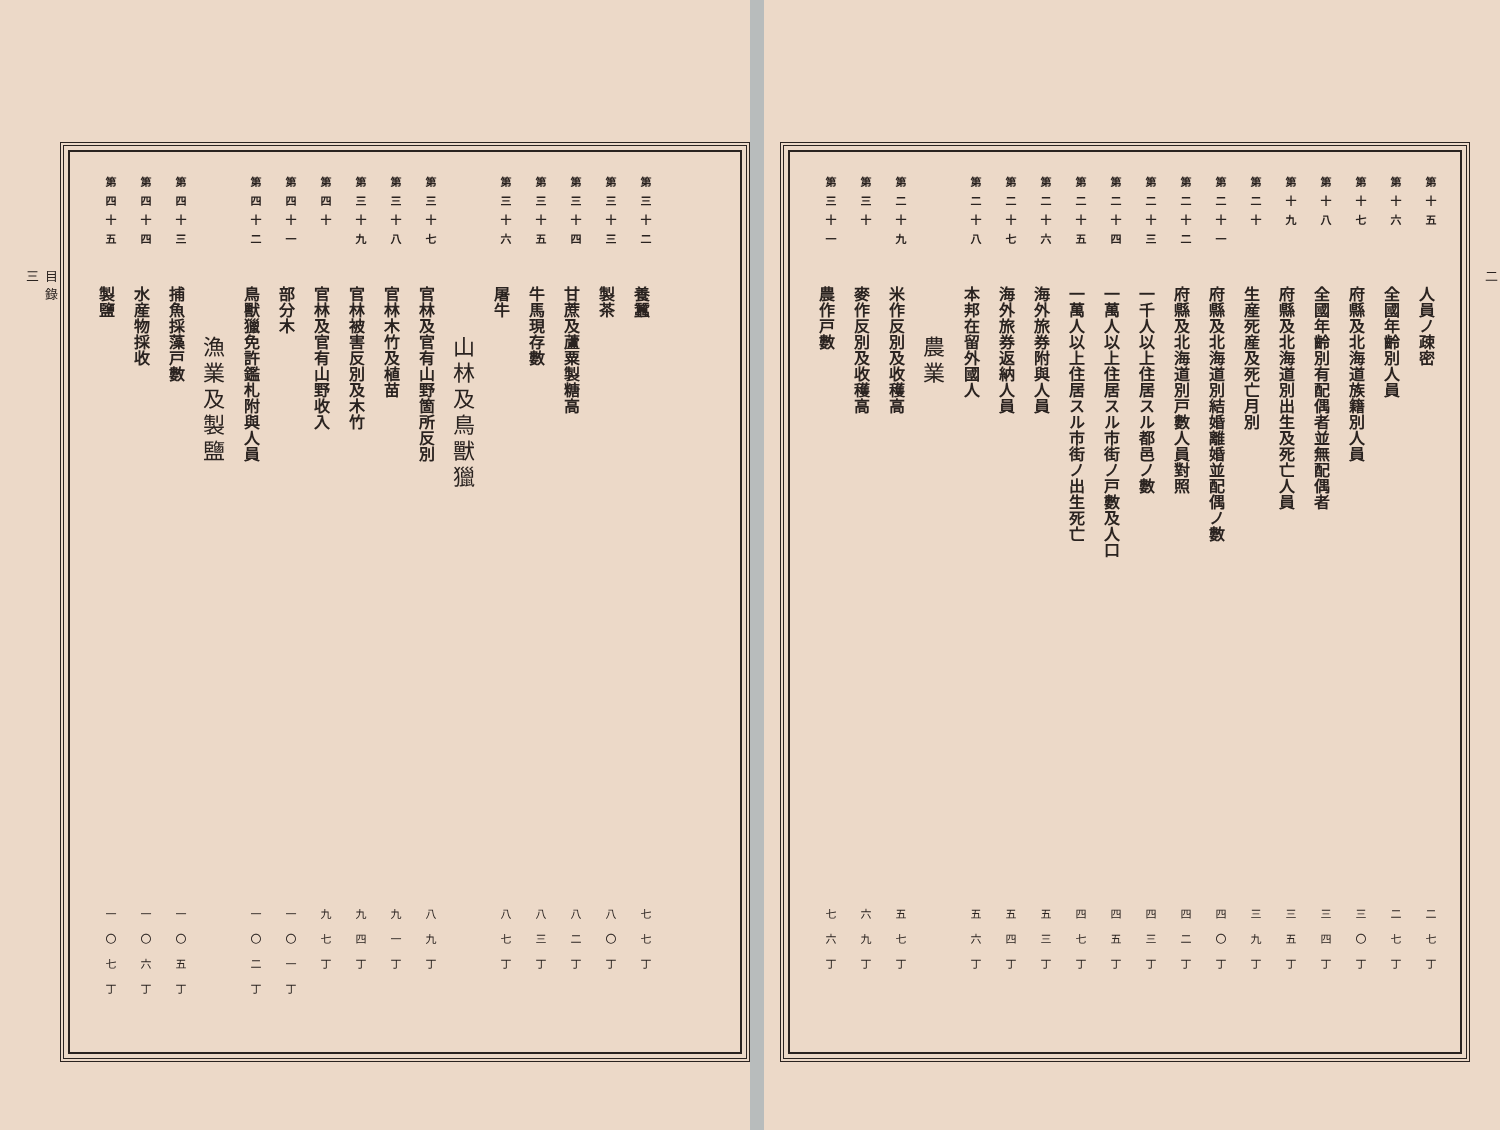二
第十五 人員ノ疎密 二七丁
第十六 全國年齡別人員 二七丁
第十七 府縣及北海道族籍別人員 三〇丁
第十八 全國年齡別有配偶者並無配偶者 三四丁
第十九 府縣及北海道別出生及死亡人員 三五丁
第二十 生産死産及死亡月別 三九丁
第二十一 府縣及北海道別結婚離婚並配偶ノ數 四〇丁
第二十二 府縣及北海道別戸數人員對照 四二丁
第二十三 一千人以上住居スル都邑ノ數 四三丁
第二十四 一萬人以上住居スル市街ノ戸數及人口 四五丁
第二十五 一萬人以上住居スル市街ノ出生死亡 四七丁
第二十六 海外旅券附與人員 五三丁
第二十七 海外旅券返納人員 五四丁
第二十八 本邦在留外國人 五六丁
農業
第二十九 米作反別及收穫高 五七丁
第三十 麥作反別及收穫高 六九丁
第三十一 農作戸數 七六丁
第三十二 養蠶 七七丁
第三十三 製茶 八〇丁
第三十四 甘蔗及蘆粟製糖高 八二丁
第三十五 牛馬現存數 八三丁
第三十六 屠牛 八七丁
山林及鳥獸獵
第三十七 官林及官有山野箇所反別 八九丁
第三十八 官林木竹及植苗 九一丁
第三十九 官林被害反別及木竹 九四丁
第四十 官林及官有山野收入 九七丁
第四十一 部分木 一〇一丁
第四十二 鳥獸獵免許鑑札附與人員 一〇二丁
漁業及製鹽
第四十三 捕魚採藻戸數 一〇五丁
第四十四 水産物採收 一〇六丁
第四十五 製鹽 一〇七丁
目 錄
三